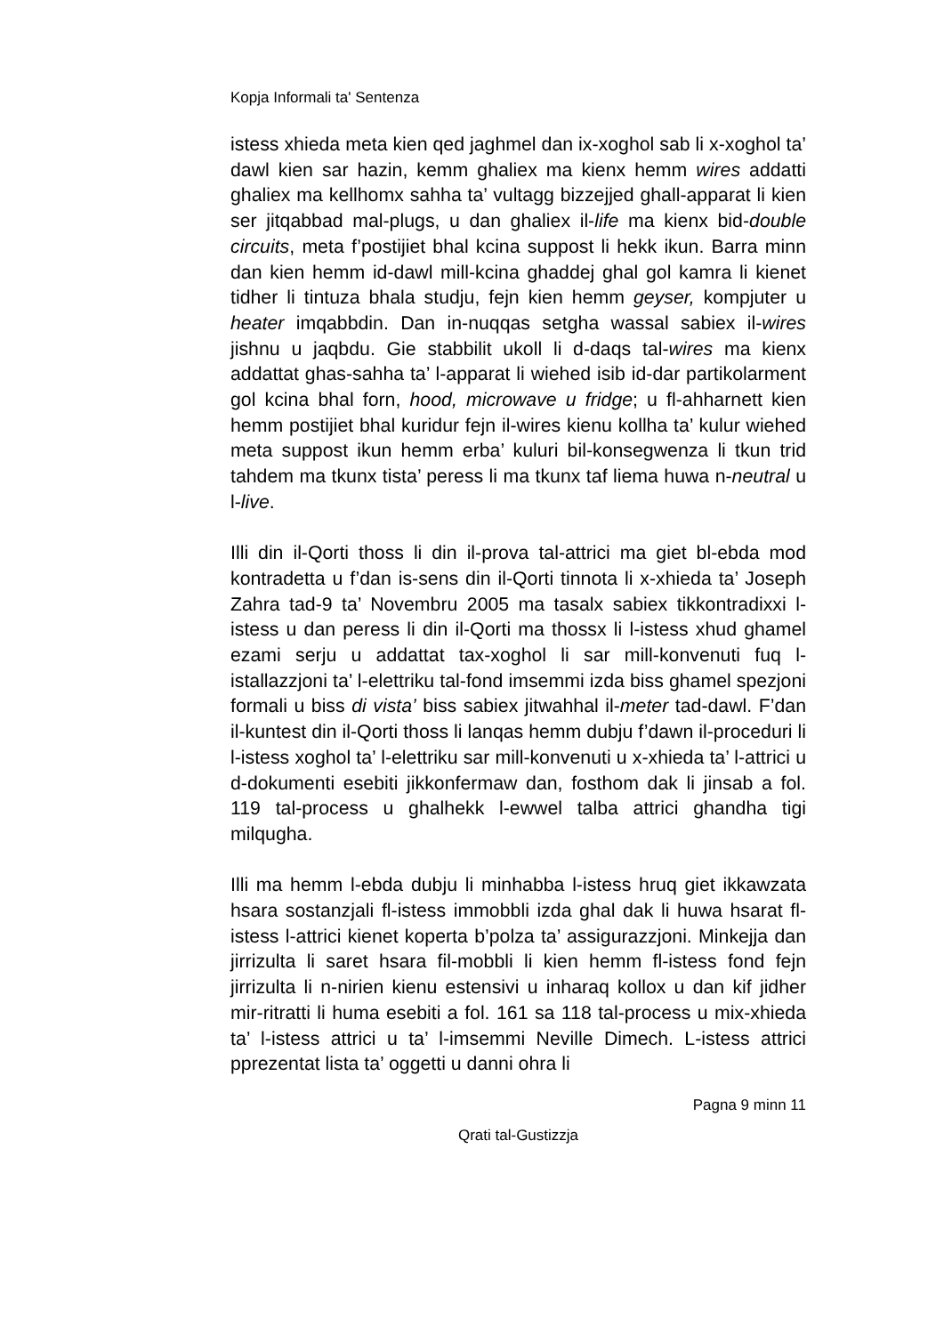Kopja Informali ta' Sentenza
istess xhieda meta kien qed jaghmel dan ix-xoghol sab li x-xoghol ta’ dawl kien sar hazin, kemm ghaliex ma kienx hemm wires addatti ghaliex ma kellhomx sahha ta’ vultagg bizzejjed ghall-apparat li kien ser jitqabbad mal-plugs, u dan ghaliex il-life ma kienx bid-double circuits, meta f’postijiet bhal kcina suppost li hekk ikun. Barra minn dan kien hemm id-dawl mill-kcina ghaddej ghal gol kamra li kienet tidher li tintuza bhala studju, fejn kien hemm geyser, kompjuter u heater imqabbdin. Dan in-nuqqas setgha wassal sabiex il-wires jishnu u jaqbdu. Gie stabbilit ukoll li d-daqs tal-wires ma kienx addattat ghas-sahha ta’ l-apparat li wiehed isib id-dar partikolarment gol kcina bhal forn, hood, microwave u fridge; u fl-ahharnett kien hemm postijiet bhal kuridur fejn il-wires kienu kollha ta’ kulur wiehed meta suppost ikun hemm erba’ kuluri bil-konsegwenza li tkun trid tahdem ma tkunx tista’ peress li ma tkunx taf liema huwa n-neutral u l-live.
Illi din il-Qorti thoss li din il-prova tal-attrici ma giet bl-ebda mod kontradetta u f’dan is-sens din il-Qorti tinnota li x-xhieda ta’ Joseph Zahra tad-9 ta’ Novembru 2005 ma tasalx sabiex tikkontradixxi l-istess u dan peress li din il-Qorti ma thossx li l-istess xhud ghamel ezami serju u addattat tax-xoghol li sar mill-konvenuti fuq l-istallazzjoni ta’ l-elettriku tal-fond imsemmi izda biss ghamel spezjoni formali u biss di vista’ biss sabiex jitwahhal il-meter tad-dawl. F’dan il-kuntest din il-Qorti thoss li lanqas hemm dubju f’dawn il-proceduri li l-istess xoghol ta’ l-elettriku sar mill-konvenuti u x-xhieda ta’ l-attrici u d-dokumenti esebiti jikkonfermaw dan, fosthom dak li jinsab a fol. 119 tal-process u ghalhekk l-ewwel talba attrici ghandha tigi milqugha.
Illi ma hemm l-ebda dubju li minhabba l-istess hruq giet ikkawzata hsara sostanzjali fl-istess immobbli izda ghal dak li huwa hsarat fl-istess l-attrici kienet koperta b’polza ta’ assigurazzjoni. Minkejja dan jirrizulta li saret hsara fil-mobbli li kien hemm fl-istess fond fejn jirrizulta li n-nirien kienu estensivi u inharaq kollox u dan kif jidher mir-ritratti li huma esebiti a fol. 161 sa 118 tal-process u mix-xhieda ta’ l-istess attrici u ta’ l-imsemmi Neville Dimech. L-istess attrici pprezentat lista ta’ oggetti u danni ohra li
Pagna 9 minn 11
Qrati tal-Gustizzja